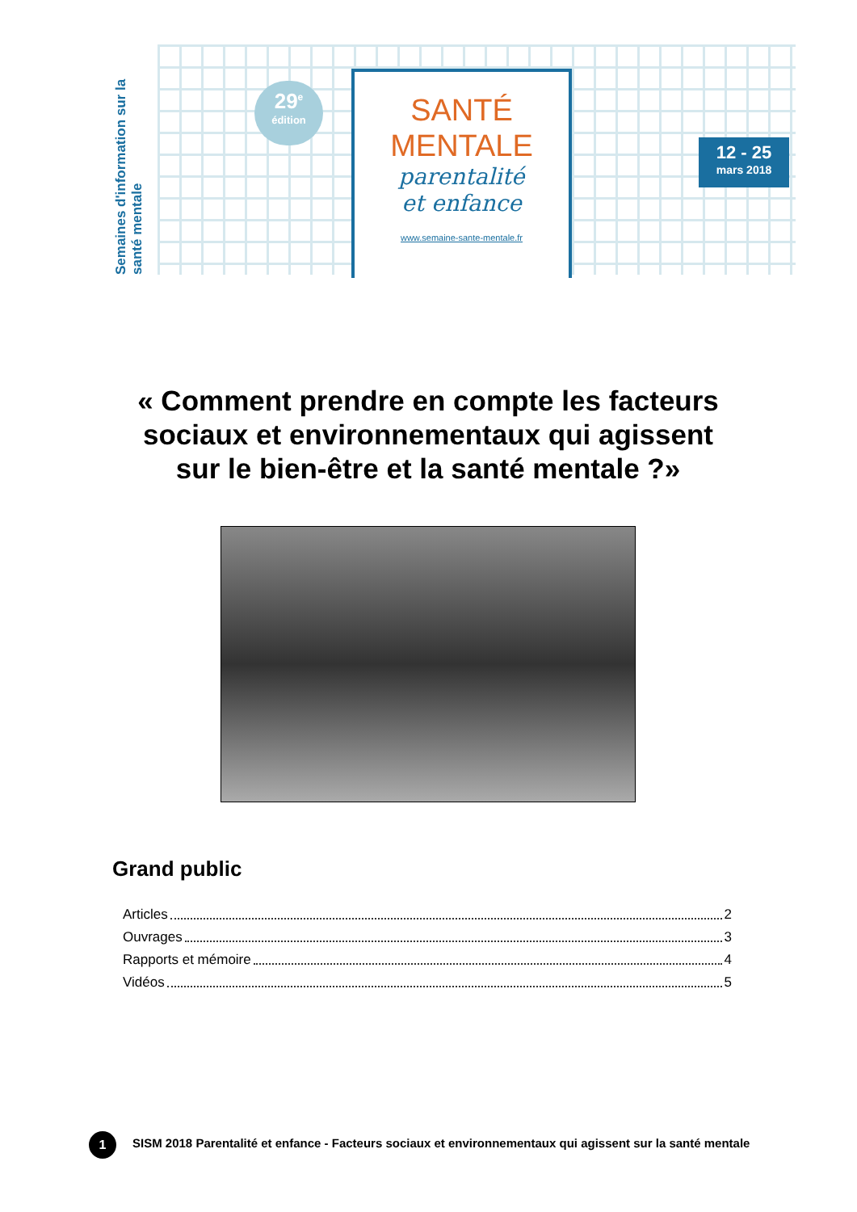Semaines d'information sur la santé mentale
29<sup>e</sup>
édition
SANTÉ
MENTALE
parentalité
et enfance
www.semaine-sante-mentale.fr
12 - 25
mars 2018
« Comment prendre en compte les facteurs sociaux et environnementaux qui agissent sur le bien-être et la santé mentale ?»
Grand public
Articles 2
Ouvrages 3
Rapports et mémoire 4
Vidéos 5
1
SISM 2018 Parentalité et enfance - Facteurs sociaux et environnementaux qui agissent sur la santé mentale